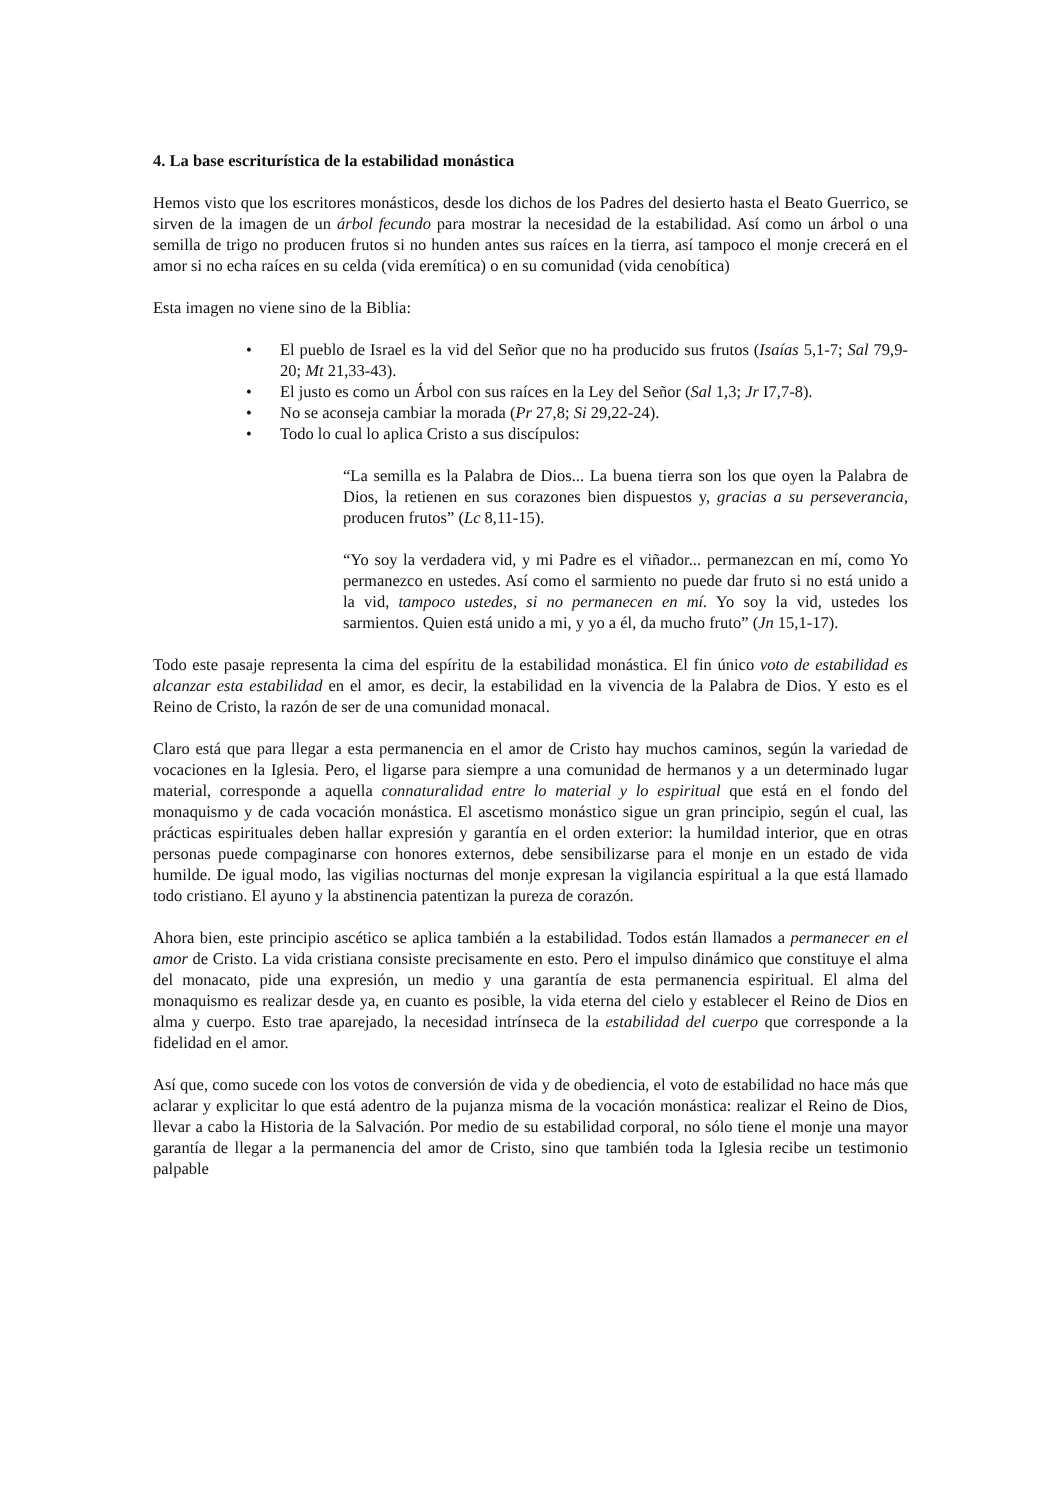4. La base escriturística de la estabilidad monástica
Hemos visto que los escritores monásticos, desde los dichos de los Padres del desierto hasta el Beato Guerrico, se sirven de la imagen de un árbol fecundo para mostrar la necesidad de la estabilidad. Así como un árbol o una semilla de trigo no producen frutos si no hunden antes sus raíces en la tierra, así tampoco el monje crecerá en el amor si no echa raíces en su celda (vida eremítica) o en su comunidad (vida cenobítica)
Esta imagen no viene sino de la Biblia:
• El pueblo de Israel es la vid del Señor que no ha producido sus frutos (Isaías 5,1-7; Sal 79,9-20; Mt 21,33-43).
• El justo es como un Árbol con sus raíces en la Ley del Señor (Sal 1,3; Jr I7,7-8).
• No se aconseja cambiar la morada (Pr 27,8; Si 29,22-24).
• Todo lo cual lo aplica Cristo a sus discípulos:
“La semilla es la Palabra de Dios... La buena tierra son los que oyen la Palabra de Dios, la retienen en sus corazones bien dispuestos y, gracias a su perseverancia, producen frutos” (Lc 8,11-15).
“Yo soy la verdadera vid, y mi Padre es el viñador... permanezcan en mí, como Yo permanezco en ustedes. Así como el sarmiento no puede dar fruto si no está unido a la vid, tampoco ustedes, si no permanecen en mí. Yo soy la vid, ustedes los sarmientos. Quien está unido a mi, y yo a él, da mucho fruto” (Jn 15,1-17).
Todo este pasaje representa la cima del espíritu de la estabilidad monástica. El fin único voto de estabilidad es alcanzar esta estabilidad en el amor, es decir, la estabilidad en la vivencia de la Palabra de Dios. Y esto es el Reino de Cristo, la razón de ser de una comunidad monacal.
Claro está que para llegar a esta permanencia en el amor de Cristo hay muchos caminos, según la variedad de vocaciones en la Iglesia. Pero, el ligarse para siempre a una comunidad de hermanos y a un determinado lugar material, corresponde a aquella connaturalidad entre lo material y lo espiritual que está en el fondo del monaquismo y de cada vocación monástica. El ascetismo monástico sigue un gran principio, según el cual, las prácticas espirituales deben hallar expresión y garantía en el orden exterior: la humildad interior, que en otras personas puede compaginarse con honores externos, debe sensibilizarse para el monje en un estado de vida humilde. De igual modo, las vigilias nocturnas del monje expresan la vigilancia espiritual a la que está llamado todo cristiano. El ayuno y la abstinencia patentizan la pureza de corazón.
Ahora bien, este principio ascético se aplica también a la estabilidad. Todos están llamados a permanecer en el amor de Cristo. La vida cristiana consiste precisamente en esto. Pero el impulso dinámico que constituye el alma del monacato, pide una expresión, un medio y una garantía de esta permanencia espiritual. El alma del monaquismo es realizar desde ya, en cuanto es posible, la vida eterna del cielo y establecer el Reino de Dios en alma y cuerpo. Esto trae aparejado, la necesidad intrínseca de la estabilidad del cuerpo que corresponde a la fidelidad en el amor.
Así que, como sucede con los votos de conversión de vida y de obediencia, el voto de estabilidad no hace más que aclarar y explicitar lo que está adentro de la pujanza misma de la vocación monástica: realizar el Reino de Dios, llevar a cabo la Historia de la Salvación. Por medio de su estabilidad corporal, no sólo tiene el monje una mayor garantía de llegar a la permanencia del amor de Cristo, sino que también toda la Iglesia recibe un testimonio palpable